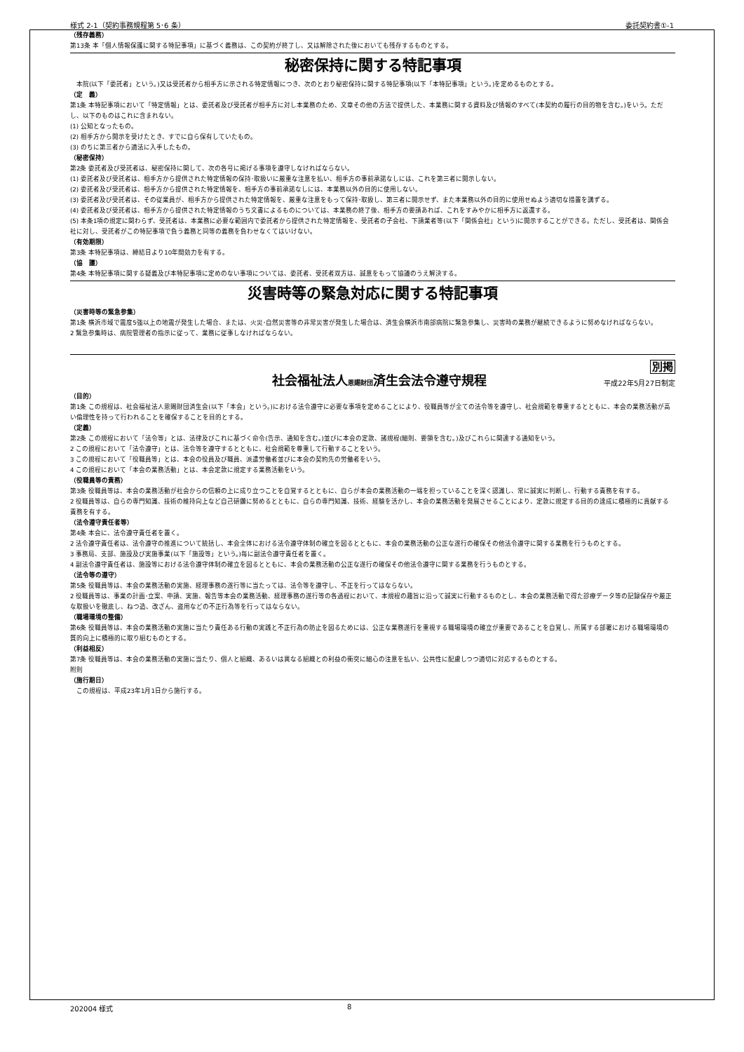様式 2-1（契約事務規程第 5･6 条） 委託契約書①-1
（残存義務）
第13条 本「個人情報保護に関する特記事項」に基づく義務は、この契約が終了し、又は解除された後においても残存するものとする。
秘密保持に関する特記事項
　本院(以下「委託者」という。)又は受託者から相手方に示される特定情報につき、次のとおり秘密保持に関する特記事項(以下「本特記事項」という。)を定めるものとする。
（定　義）
第1条 本特記事項において「特定情報」とは、委託者及び受託者が相手方に対し本業務のため、文章その他の方法で提供した、本業務に関する資料及び情報のすべて(本契約の履行の目的物を含む。)をいう。ただし、以下のものはこれに含まれない。
(1) 公知となったもの。
(2) 相手方から開示を受けたとき、すでに自ら保有していたもの。
(3) のちに第三者から適法に入手したもの。
（秘密保持）
第2条 委託者及び受託者は、秘密保持に関して、次の各号に掲げる事項を遵守しなければならない。
(1) 委託者及び受託者は、相手方から提供された特定情報の保持･取扱いに厳重な注意を払い、相手方の事前承諾なしには、これを第三者に開示しない。
(2) 委託者及び受託者は、相手方から提供された特定情報を、相手方の事前承諾なしには、本業務以外の目的に使用しない。
(3) 委託者及び受託者は、その従業員が、相手方から提供された特定情報を、厳重な注意をもって保持･取扱し、第三者に開示せず、また本業務以外の目的に使用せぬよう適切な措置を講ずる。
(4) 委託者及び受託者は、相手方から提供された特定情報のうち文書によるものについては、本業務の終了後、相手方の要請あれば、これをすみやかに相手方に返還する。
(5) 本条1項の規定に関わらず、受託者は、本業務に必要な範囲内で委託者から提供された特定情報を、受託者の子会社、下請業者等(以下「関係会社」という)に開示することができる。ただし、受託者は、関係会社に対し、受託者がこの特記事項で負う義務と同等の義務を負わせなくてはいけない。
（有効期限）
第3条 本特記事項は、締結日より10年間効力を有する。
（協　議）
第4条 本特記事項に関する疑義及び本特記事項に定めのない事項については、委託者、受託者双方は、誠意をもって協議のうえ解決する。
災害時等の緊急対応に関する特記事項
（災害時等の緊急参集）
第1条 横浜市域で震度5強以上の地震が発生した場合、または、火災･自然災害等の非常災害が発生した場合は、済生会横浜市南部病院に緊急参集し、災害時の業務が継続できるように努めなければならない。
2 緊急参集時は、病院管理者の指示に従って、業務に従事しなければならない。
別掲
社会福祉法人恩賜財団済生会法令遵守規程
平成22年5月27日制定
（目的）
第1条 この規程は、社会福祉法人恩賜財団済生会(以下「本会」という。)における法令遵守に必要な事項を定めることにより、役職員等が全ての法令等を遵守し、社会規範を尊重するとともに、本会の業務活動が高い倫理性を持って行われることを確保することを目的とする。
（定義）
第2条 この規程において「法令等」とは、法律及びこれに基づく命令(告示、通知を含む。)並びに本会の定款、諸規程(細則、要領を含む。)及びこれらに関連する通知をいう。
2 この規程において「法令遵守」とは、法令等を遵守するとともに、社会規範を尊重して行動することをいう。
3 この規程において「役職員等」とは、本会の役員及び職員、派遣労働者並びに本会の契約先の労働者をいう。
4 この規程において「本会の業務活動」とは、本会定款に規定する業務活動をいう。
（役職員等の責務）
第3条 役職員等は、本会の業務活動が社会からの信頼の上に成り立つことを自覚するとともに、自らが本会の業務活動の一端を担っていることを深く認識し、常に誠実に判断し、行動する責務を有する。
2 役職員等は、自らの専門知識、技術の維持向上など自己研鑽に努めるとともに、自らの専門知識、技術、経験を活かし、本会の業務活動を発展させることにより、定款に規定する目的の達成に積極的に貢献する責務を有する。
（法令遵守責任者等）
第4条 本会に、法令遵守責任者を置く。
2 法令遵守責任者は、法令遵守の推進について統括し、本会全体における法令遵守体制の確立を図るとともに、本会の業務活動の公正な遂行の確保その他法令遵守に関する業務を行うものとする。
3 事務局、支部、施設及び実施事業(以下「施設等」という。)毎に副法令遵守責任者を置く。
4 副法令遵守責任者は、施設等における法令遵守体制の確立を図るとともに、本会の業務活動の公正な遂行の確保その他法令遵守に関する業務を行うものとする。
（法令等の遵守）
第5条 役職員等は、本会の業務活動の実施、経理事務の遂行等に当たっては、法令等を遵守し、不正を行ってはならない。
2 役職員等は、事業の計画･立案、申請、実施、報告等本会の業務活動、経理事務の遂行等の各過程において、本規程の趣旨に沿って誠実に行動するものとし、本会の業務活動で得た診療データ等の記録保存や厳正な取扱いを徹底し、ねつ造、改ざん、盗用などの不正行為等を行ってはならない。
（職場環境の整備）
第6条 役職員等は、本会の業務活動の実施に当たり責任ある行動の実践と不正行為の防止を図るためには、公正な業務遂行を重視する職場環境の確立が重要であることを自覚し、所属する部署における職場環境の質的向上に積極的に取り組むものとする。
（利益相反）
第7条 役職員等は、本会の業務活動の実施に当たり、個人と組織、あるいは異なる組織との利益の衝突に細心の注意を払い、公共性に配慮しつつ適切に対応するものとする。
附則
（施行期日）
　この規程は、平成23年1月1日から施行する。
202004 様式 8